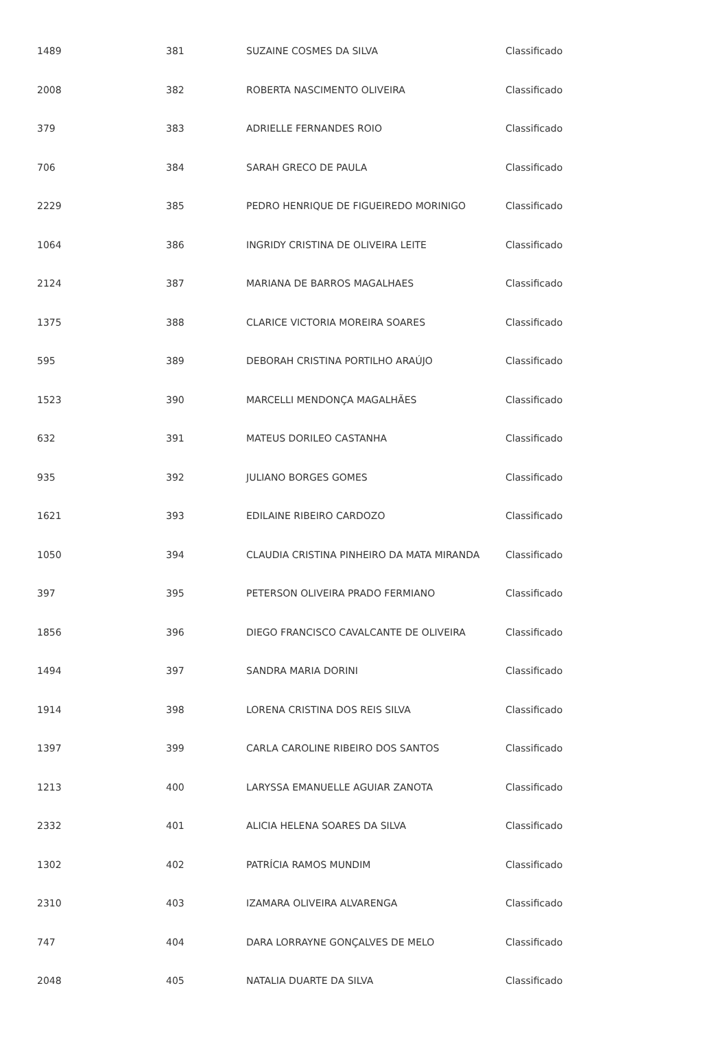| 1489 | 381 | SUZAINE COSMES DA SILVA | Classificado |
| 2008 | 382 | ROBERTA NASCIMENTO OLIVEIRA | Classificado |
| 379 | 383 | ADRIELLE FERNANDES ROIO | Classificado |
| 706 | 384 | SARAH GRECO DE PAULA | Classificado |
| 2229 | 385 | PEDRO HENRIQUE DE FIGUEIREDO MORINIGO | Classificado |
| 1064 | 386 | INGRIDY CRISTINA DE OLIVEIRA LEITE | Classificado |
| 2124 | 387 | MARIANA DE BARROS MAGALHAES | Classificado |
| 1375 | 388 | CLARICE VICTORIA MOREIRA SOARES | Classificado |
| 595 | 389 | DEBORAH CRISTINA PORTILHO ARAÚJO | Classificado |
| 1523 | 390 | MARCELLI MENDONÇA MAGALHÃES | Classificado |
| 632 | 391 | MATEUS DORILEO CASTANHA | Classificado |
| 935 | 392 | JULIANO BORGES GOMES | Classificado |
| 1621 | 393 | EDILAINE RIBEIRO CARDOZO | Classificado |
| 1050 | 394 | CLAUDIA CRISTINA PINHEIRO DA MATA MIRANDA | Classificado |
| 397 | 395 | PETERSON OLIVEIRA PRADO FERMIANO | Classificado |
| 1856 | 396 | DIEGO FRANCISCO CAVALCANTE DE OLIVEIRA | Classificado |
| 1494 | 397 | SANDRA MARIA DORINI | Classificado |
| 1914 | 398 | LORENA CRISTINA DOS REIS SILVA | Classificado |
| 1397 | 399 | CARLA CAROLINE RIBEIRO DOS SANTOS | Classificado |
| 1213 | 400 | LARYSSA EMANUELLE AGUIAR ZANOTA | Classificado |
| 2332 | 401 | ALICIA HELENA SOARES DA SILVA | Classificado |
| 1302 | 402 | PATRÍCIA RAMOS MUNDIM | Classificado |
| 2310 | 403 | IZAMARA OLIVEIRA ALVARENGA | Classificado |
| 747 | 404 | DARA LORRAYNE GONÇALVES DE MELO | Classificado |
| 2048 | 405 | NATALIA DUARTE DA SILVA | Classificado |